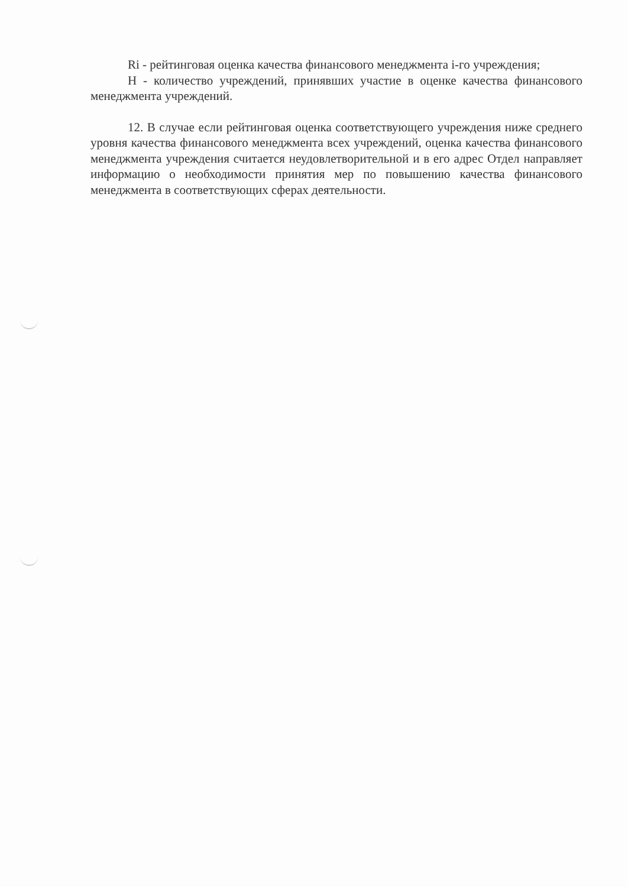Ri - рейтинговая оценка качества финансового менеджмента i-го учреждения;
Н - количество учреждений, принявших участие в оценке качества финансового менеджмента учреждений.
12. В случае если рейтинговая оценка соответствующего учреждения ниже среднего уровня качества финансового менеджмента всех учреждений, оценка качества финансового менеджмента учреждения считается неудовлетворительной и в его адрес Отдел направляет информацию о необходимости принятия мер по повышению качества финансового менеджмента в соответствующих сферах деятельности.